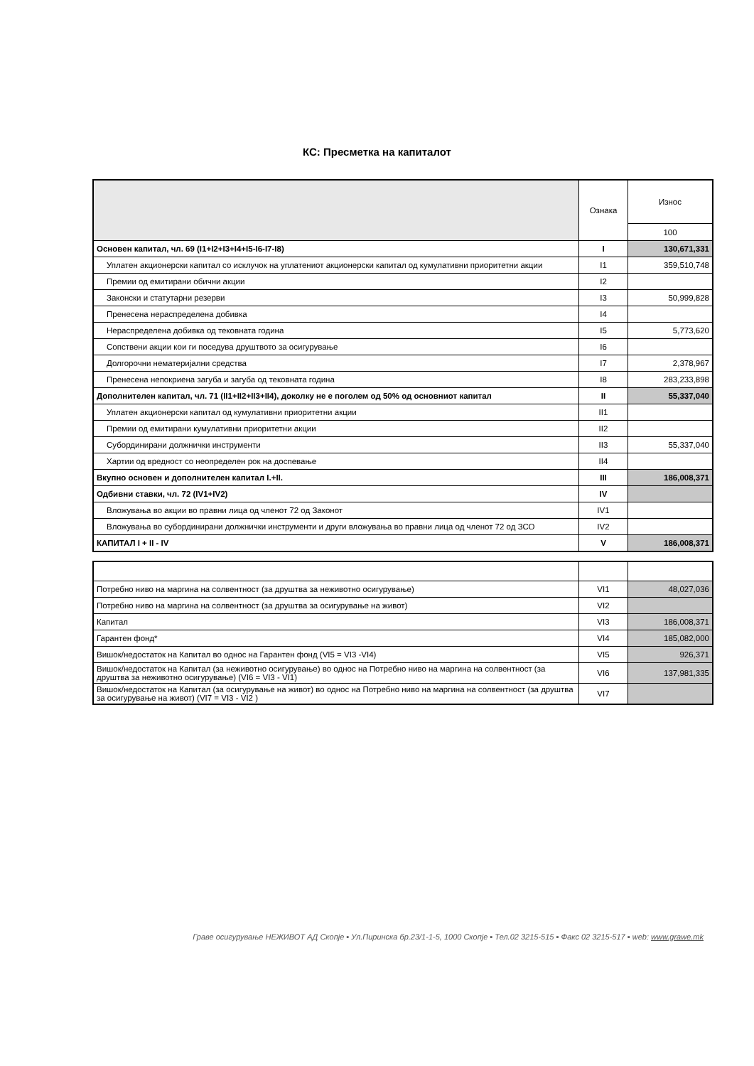КС: Пресметка на капиталот
| | Ознака | Износ |
| --- | --- | --- |
| | | 100 |
| Основен капитал, чл. 69 (I1+I2+I3+I4+I5-I6-I7-I8) | I | 130,671,331 |
| Уплатен акционерски капитал со исклучок на уплатениот акционерски капитал од кумулативни приоритетни акции | I1 | 359,510,748 |
| Премии од емитирани обични акции | I2 | |
| Законски и статутарни резерви | I3 | 50,999,828 |
| Пренесена нераспределена добивка | I4 | |
| Нераспределена добивка од тековната година | I5 | 5,773,620 |
| Сопствени акции кои ги поседува друштвото за осигурување | I6 | |
| Долгорочни нематеријални средства | I7 | 2,378,967 |
| Пренесена непокриена загуба и загуба од тековната година | I8 | 283,233,898 |
| Дополнителен капитал, чл. 71 (II1+II2+II3+II4), доколку не е поголем од 50% од основниот капитал | II | 55,337,040 |
| Уплатен акционерски капитал од кумулативни приоритетни акции | II1 | |
| Премии од емитирани кумулативни приоритетни акции | II2 | |
| Субординирани должнички инструменти | II3 | 55,337,040 |
| Хартии од вредност со неопределен рок на доспевање | II4 | |
| Вкупно основен и дополнителен капитал I.+II. | III | 186,008,371 |
| Одбивни ставки, чл. 72 (IV1+IV2) | IV | |
| Вложувања во акции во правни лица од членот 72 од Законот | IV1 | |
| Вложувања во субординирани должнички инструменти и други вложувања во правни лица од членот 72 од ЗСО | IV2 | |
| КАПИТАЛ I + II - IV | V | 186,008,371 |
| Потребно ниво на маргина на солвентност (за друштва за неживотно осигурување) | VI1 | 48,027,036 |
| Потребно ниво на маргина на солвентност (за друштва за осигурување на живот) | VI2 | |
| Капитал | VI3 | 186,008,371 |
| Гарантен фонд* | VI4 | 185,082,000 |
| Вишок/недостаток на Капитал во однос на Гарантен фонд (VI5 = VI3 -VI4) | VI5 | 926,371 |
| Вишок/недостаток на Капитал (за неживотно осигурување) во однос на Потребно ниво на маргина на солвентност (за друштва за неживотно осигурување) (VI6 = VI3 - VI1) | VI6 | 137,981,335 |
| Вишок/недостаток на Капитал (за осигурување на живот) во однос на Потребно ниво на маргина на солвентност (за друштва за осигурување на живот) (VI7 = VI3 - VI2 ) | VI7 | |
Граве осигурување НЕЖИВОТ АД Скопје ▪ Ул.Пиринска бр.23/1-1-5, 1000 Скопје ▪ Тел.02 3215-515 ▪ Факс 02 3215-517 ▪ web: www.grawe.mk